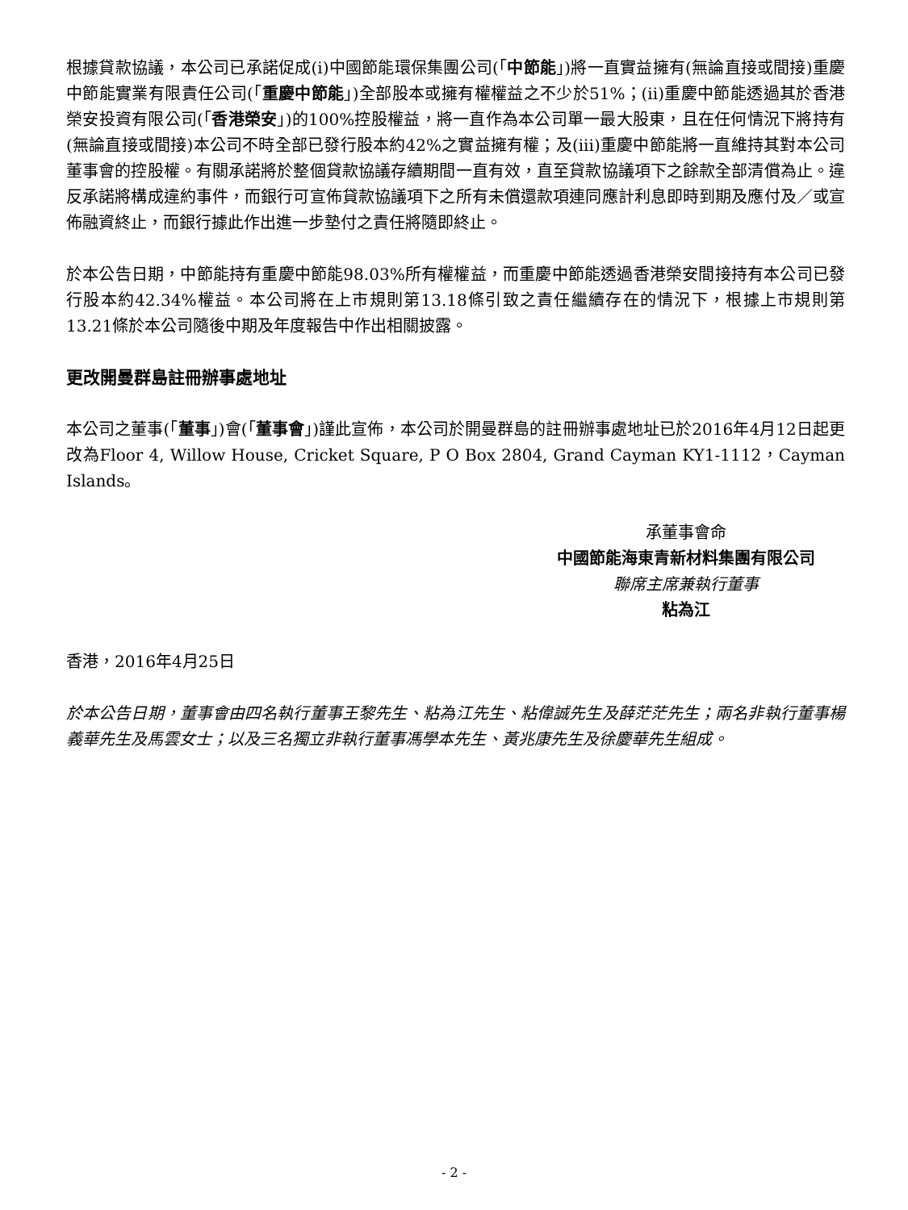根據貸款協議，本公司已承諾促成(i)中國節能環保集團公司(「中節能」)將一直實益擁有(無論直接或間接)重慶中節能實業有限責任公司(「重慶中節能」)全部股本或擁有權權益之不少於51%；(ii)重慶中節能透過其於香港榮安投資有限公司(「香港榮安」)的100%控股權益，將一直作為本公司單一最大股東，且在任何情況下將持有(無論直接或間接)本公司不時全部已發行股本約42%之實益擁有權；及(iii)重慶中節能將一直維持其對本公司董事會的控股權。有關承諾將於整個貸款協議存續期間一直有效，直至貸款協議項下之餘款全部清償為止。違反承諾將構成違約事件，而銀行可宣佈貸款協議項下之所有未償還款項連同應計利息即時到期及應付及／或宣佈融資終止，而銀行據此作出進一步墊付之責任將隨即終止。
於本公告日期，中節能持有重慶中節能98.03%所有權權益，而重慶中節能透過香港榮安間接持有本公司已發行股本約42.34%權益。本公司將在上市規則第13.18條引致之責任繼續存在的情況下，根據上市規則第13.21條於本公司隨後中期及年度報告中作出相關披露。
更改開曼群島註冊辦事處地址
本公司之董事(「董事」)會(「董事會」)謹此宣佈，本公司於開曼群島的註冊辦事處地址已於2016年4月12日起更改為Floor 4, Willow House, Cricket Square, P O Box 2804, Grand Cayman KY1-1112，Cayman Islands。
承董事會命
中國節能海東青新材料集團有限公司
聯席主席兼執行董事
粘為江
香港，2016年4月25日
於本公告日期，董事會由四名執行董事王黎先生、粘為江先生、粘偉誠先生及薛茫茫先生；兩名非執行董事楊義華先生及馬雲女士；以及三名獨立非執行董事馮學本先生、黃兆康先生及徐慶華先生組成。
- 2 -